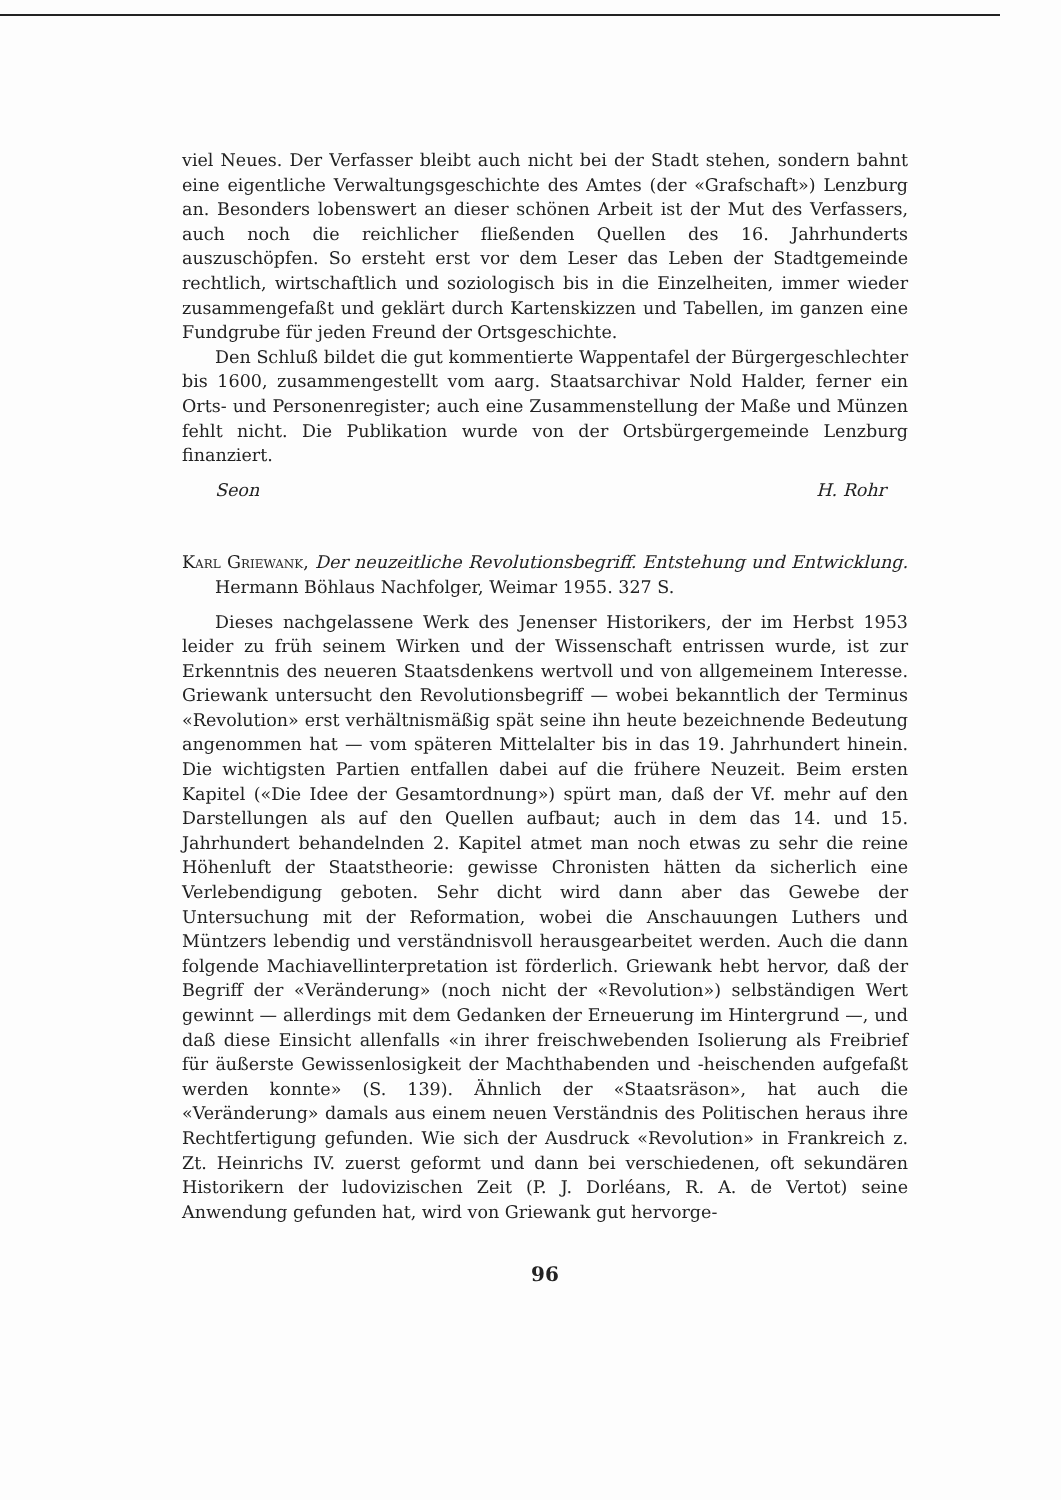viel Neues. Der Verfasser bleibt auch nicht bei der Stadt stehen, sondern bahnt eine eigentliche Verwaltungsgeschichte des Amtes (der «Grafschaft») Lenzburg an. Besonders lobenswert an dieser schönen Arbeit ist der Mut des Verfassers, auch noch die reichlicher fließenden Quellen des 16. Jahrhunderts auszuschöpfen. So ersteht erst vor dem Leser das Leben der Stadtgemeinde rechtlich, wirtschaftlich und soziologisch bis in die Einzelheiten, immer wieder zusammengefaßt und geklärt durch Kartenskizzen und Tabellen, im ganzen eine Fundgrube für jeden Freund der Ortsgeschichte.
Den Schluß bildet die gut kommentierte Wappentafel der Bürgergeschlechter bis 1600, zusammengestellt vom aarg. Staatsarchivar Nold Halder, ferner ein Orts- und Personenregister; auch eine Zusammenstellung der Maße und Münzen fehlt nicht. Die Publikation wurde von der Ortsbürgergemeinde Lenzburg finanziert.
Seon H. Rohr
Karl Griewank, Der neuzeitliche Revolutionsbegriff. Entstehung und Entwicklung. Hermann Böhlaus Nachfolger, Weimar 1955. 327 S.
Dieses nachgelassene Werk des Jenenser Historikers, der im Herbst 1953 leider zu früh seinem Wirken und der Wissenschaft entrissen wurde, ist zur Erkenntnis des neueren Staatsdenkens wertvoll und von allgemeinem Interesse. Griewank untersucht den Revolutionsbegriff — wobei bekanntlich der Terminus «Revolution» erst verhältnismäßig spät seine ihn heute bezeichnende Bedeutung angenommen hat — vom späteren Mittelalter bis in das 19. Jahrhundert hinein. Die wichtigsten Partien entfallen dabei auf die frühere Neuzeit. Beim ersten Kapitel («Die Idee der Gesamtordnung») spürt man, daß der Vf. mehr auf den Darstellungen als auf den Quellen aufbaut; auch in dem das 14. und 15. Jahrhundert behandelnden 2. Kapitel atmet man noch etwas zu sehr die reine Höhenluft der Staatstheorie: gewisse Chronisten hätten da sicherlich eine Verlebendigung geboten. Sehr dicht wird dann aber das Gewebe der Untersuchung mit der Reformation, wobei die Anschauungen Luthers und Müntzers lebendig und verständnisvoll herausgearbeitet werden. Auch die dann folgende Machiavellinterpretation ist förderlich. Griewank hebt hervor, daß der Begriff der «Veränderung» (noch nicht der «Revolution») selbständigen Wert gewinnt — allerdings mit dem Gedanken der Erneuerung im Hintergrund —, und daß diese Einsicht allenfalls «in ihrer freischwebenden Isolierung als Freibrief für äußerste Gewissenlosigkeit der Machthabenden und -heischenden aufgefaßt werden konnte» (S. 139). Ähnlich der «Staatsräson», hat auch die «Veränderung» damals aus einem neuen Verständnis des Politischen heraus ihre Rechtfertigung gefunden. Wie sich der Ausdruck «Revolution» in Frankreich z. Zt. Heinrichs IV. zuerst geformt und dann bei verschiedenen, oft sekundären Historikern der ludovizischen Zeit (P. J. Dorléans, R. A. de Vertot) seine Anwendung gefunden hat, wird von Griewank gut hervorge-
96